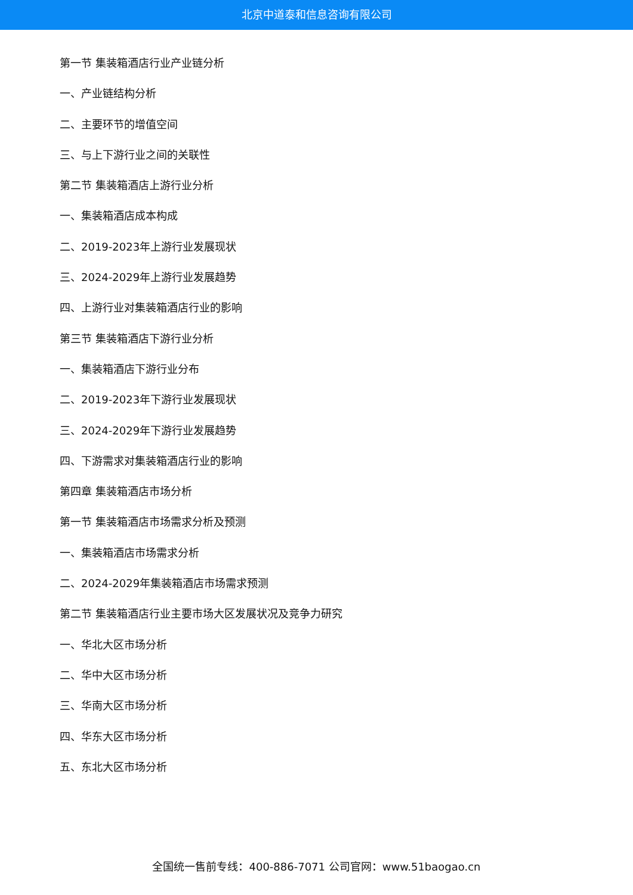北京中道泰和信息咨询有限公司
第一节 集装箱酒店行业产业链分析
一、产业链结构分析
二、主要环节的增值空间
三、与上下游行业之间的关联性
第二节 集装箱酒店上游行业分析
一、集装箱酒店成本构成
二、2019-2023年上游行业发展现状
三、2024-2029年上游行业发展趋势
四、上游行业对集装箱酒店行业的影响
第三节 集装箱酒店下游行业分析
一、集装箱酒店下游行业分布
二、2019-2023年下游行业发展现状
三、2024-2029年下游行业发展趋势
四、下游需求对集装箱酒店行业的影响
第四章 集装箱酒店市场分析
第一节 集装箱酒店市场需求分析及预测
一、集装箱酒店市场需求分析
二、2024-2029年集装箱酒店市场需求预测
第二节 集装箱酒店行业主要市场大区发展状况及竞争力研究
一、华北大区市场分析
二、华中大区市场分析
三、华南大区市场分析
四、华东大区市场分析
五、东北大区市场分析
全国统一售前专线：400-886-7071 公司官网：www.51baogao.cn